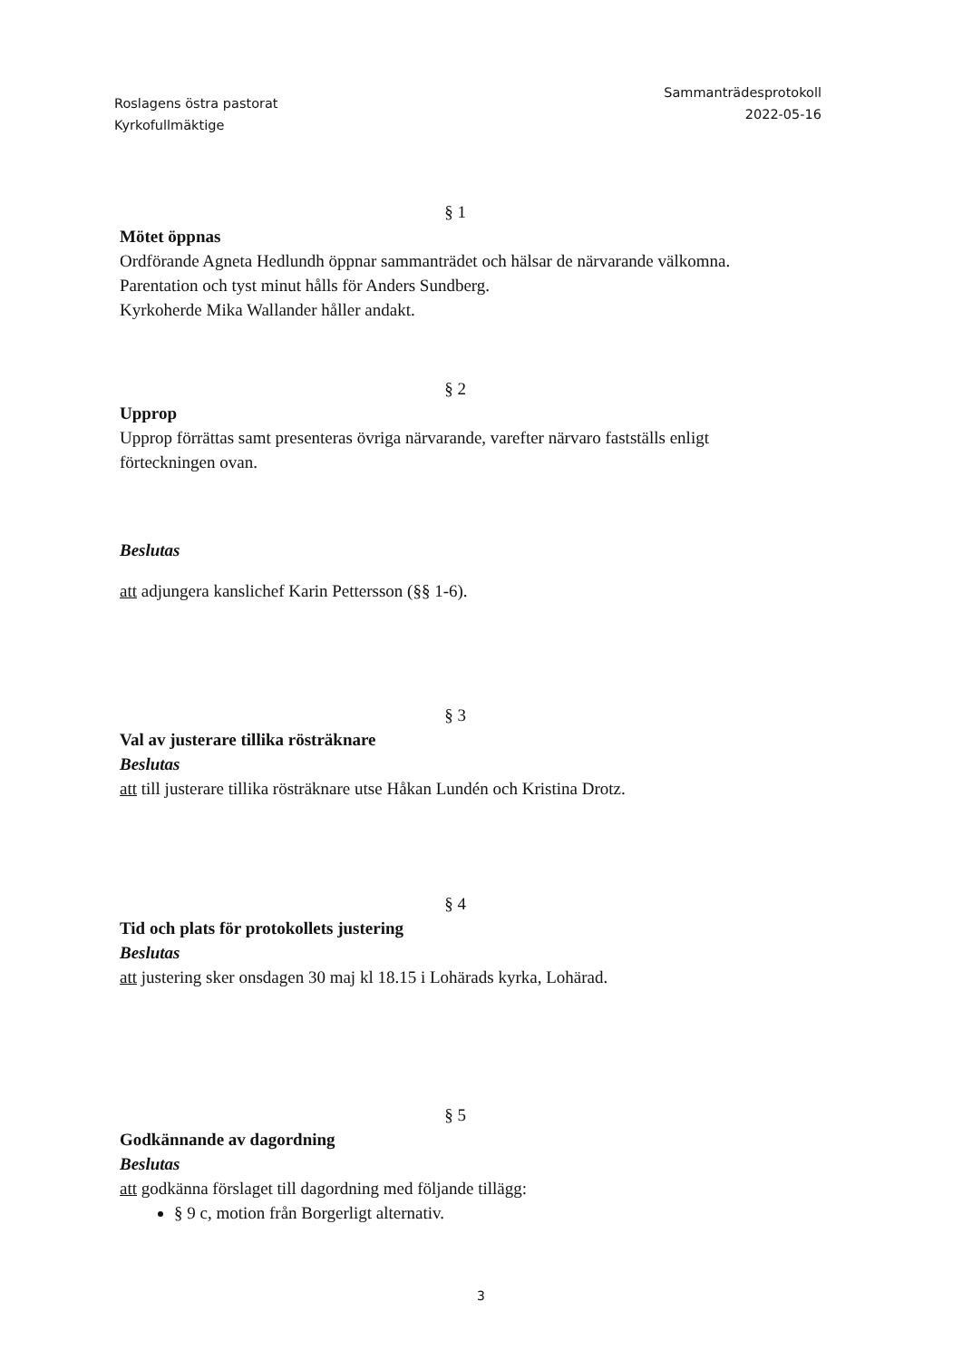Roslagens östra pastorat
Kyrkofullmäktige
Sammanträdesprotokoll
2022-05-16
§ 1
Mötet öppnas
Ordförande Agneta Hedlundh öppnar sammanträdet och hälsar de närvarande välkomna.
Parentation och tyst minut hålls för Anders Sundberg.
Kyrkoherde Mika Wallander håller andakt.
§ 2
Upprop
Upprop förrättas samt presenteras övriga närvarande, varefter närvaro fastställs enligt förteckningen ovan.
Beslutas
att adjungera kanslichef Karin Pettersson (§§ 1-6).
§ 3
Val av justerare tillika rösträknare
Beslutas
att till justerare tillika rösträknare utse Håkan Lundén och Kristina Drotz.
§ 4
Tid och plats för protokollets justering
Beslutas
att justering sker onsdagen 30 maj kl 18.15 i Lohärads kyrka, Lohärad.
§ 5
Godkännande av dagordning
Beslutas
att godkänna förslaget till dagordning med följande tillägg:
§ 9 c, motion från Borgerligt alternativ.
3